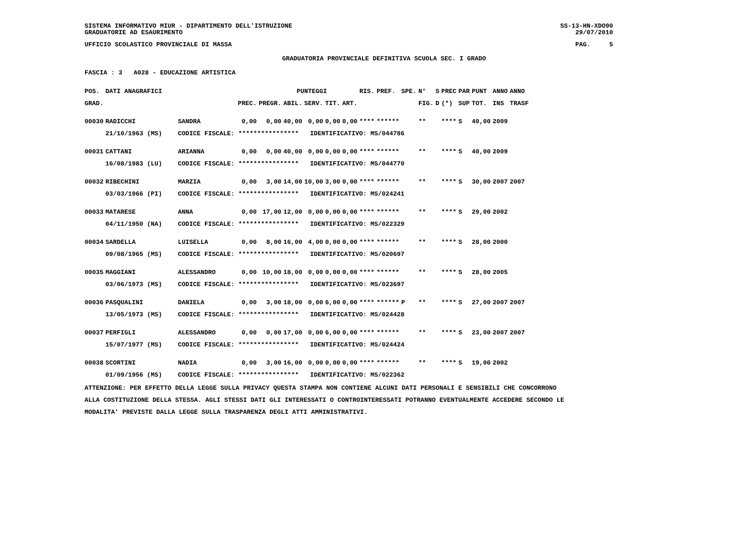SISTEMA INFORMATIVO MIUR - DIPARTIMENTO DELL'ISTRUZIONE
GRADUATORIE AD ESAURIMENTO
SS-13-HN-XDO90
29/07/2010
UFFICIO SCOLASTICO PROVINCIALE DI MASSA
PAG. 5
GRADUATORIA PROVINCIALE DEFINITIVA SCUOLA SEC. I GRADO
FASCIA : 3 A028 - EDUCAZIONE ARTISTICA
| POS. | DATI ANAGRAFICI | | | | PUNTEGGI | | | | RIS. | PREF. | SPE. | N° | S | PREC | PAR | PUNT | ANNO | ANNO |
| --- | --- | --- | --- | --- | --- | --- | --- | --- | --- | --- | --- | --- | --- | --- | --- | --- | --- | --- |
| GRAD. | | | PREC. | PREGR. | ABIL. | SERV. | TIT. | ART. | | | | FIG. | D | (*) | SUP | TOT. | INS | TRASF |
| 00030 | RADICCHI | SANDRA | 0,00 | 0,00 | 40,00 | 0,00 | 0,00 | 0,00 | **** | ****** | | ** | | **** | S | 40,00 | 2009 | |
| | 21/10/1963 (MS) | CODICE FISCALE: **************** IDENTIFICATIVO: MS/044786 | | | | | | | | | | | | | | | | |
| 00031 | CATTANI | ARIANNA | 0,00 | 0,00 | 40,00 | 0,00 | 0,00 | 0,00 | **** | ****** | | ** | | **** | S | 40,00 | 2009 | |
| | 16/08/1983 (LU) | CODICE FISCALE: **************** IDENTIFICATIVO: MS/044770 | | | | | | | | | | | | | | | | |
| 00032 | RIBECHINI | MARZIA | 0,00 | 3,00 | 14,00 | 10,00 | 3,00 | 0,00 | **** | ****** | | ** | | **** | S | 30,00 | 2007 | 2007 |
| | 03/03/1966 (PI) | CODICE FISCALE: **************** IDENTIFICATIVO: MS/024241 | | | | | | | | | | | | | | | | |
| 00033 | MATARESE | ANNA | 0,00 | 17,00 | 12,00 | 0,00 | 0,00 | 0,00 | **** | ****** | | ** | | **** | S | 29,00 | 2002 | |
| | 04/11/1950 (NA) | CODICE FISCALE: **************** IDENTIFICATIVO: MS/022329 | | | | | | | | | | | | | | | | |
| 00034 | SARDELLA | LUISELLA | 0,00 | 8,00 | 16,00 | 4,00 | 0,00 | 0,00 | **** | ****** | | ** | | **** | S | 28,00 | 2000 | |
| | 09/08/1965 (MS) | CODICE FISCALE: **************** IDENTIFICATIVO: MS/020697 | | | | | | | | | | | | | | | | |
| 00035 | MAGGIANI | ALESSANDRO | 0,00 | 10,00 | 18,00 | 0,00 | 0,00 | 0,00 | **** | ****** | | ** | | **** | S | 28,00 | 2005 | |
| | 03/06/1973 (MS) | CODICE FISCALE: **************** IDENTIFICATIVO: MS/023697 | | | | | | | | | | | | | | | | |
| 00036 | PASQUALINI | DANIELA | 0,00 | 3,00 | 18,00 | 0,00 | 6,00 | 0,00 | **** | ****** | P | ** | | **** | S | 27,00 | 2007 | 2007 |
| | 13/05/1973 (MS) | CODICE FISCALE: **************** IDENTIFICATIVO: MS/024428 | | | | | | | | | | | | | | | | |
| 00037 | PERFIGLI | ALESSANDRO | 0,00 | 0,00 | 17,00 | 0,00 | 6,00 | 0,00 | **** | ****** | | ** | | **** | S | 23,00 | 2007 | 2007 |
| | 15/07/1977 (MS) | CODICE FISCALE: **************** IDENTIFICATIVO: MS/024424 | | | | | | | | | | | | | | | | |
| 00038 | SCORTINI | NADIA | 0,00 | 3,00 | 16,00 | 0,00 | 0,00 | 0,00 | **** | ****** | | ** | | **** | S | 19,00 | 2002 | |
| | 01/09/1956 (MS) | CODICE FISCALE: **************** IDENTIFICATIVO: MS/022362 | | | | | | | | | | | | | | | | |
ATTENZIONE: PER EFFETTO DELLA LEGGE SULLA PRIVACY QUESTA STAMPA NON CONTIENE ALCUNI DATI PERSONALI E SENSIBILI CHE CONCORRONO
ALLA COSTITUZIONE DELLA STESSA. AGLI STESSI DATI GLI INTERESSATI O CONTROINTERESSATI POTRANNO EVENTUALMENTE ACCEDERE SECONDO LE
MODALITA' PREVISTE DALLA LEGGE SULLA TRASPARENZA DEGLI ATTI AMMINISTRATIVI.